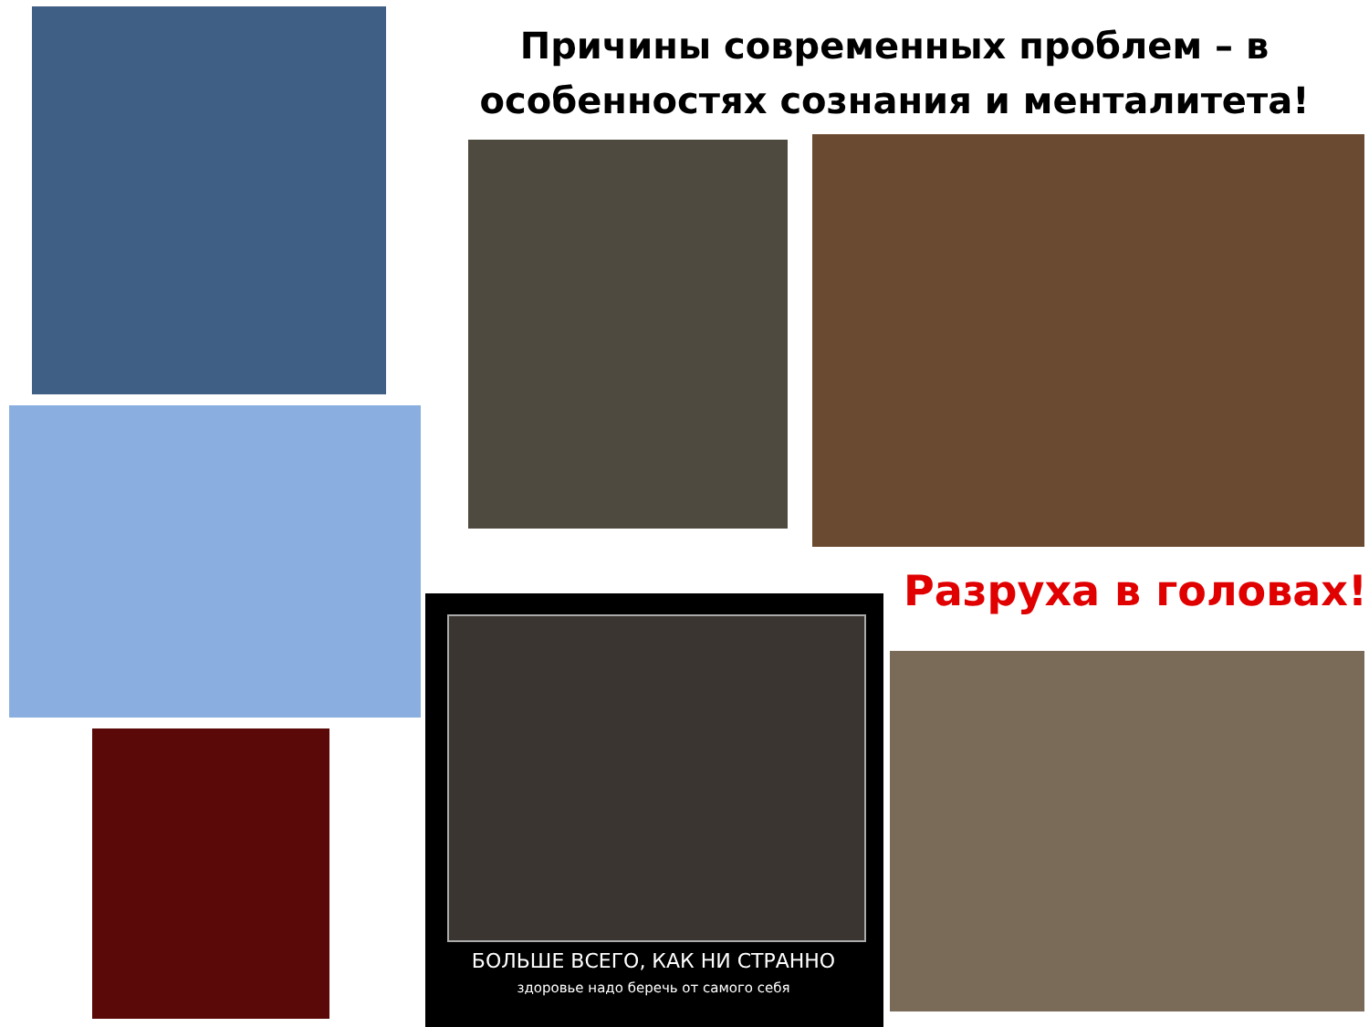Причины современных проблем – в особенностях сознания и менталитета!
Разруха в головах!
БОЛЬШЕ ВСЕГО, КАК НИ СТРАННО
здоровье надо беречь от самого себя